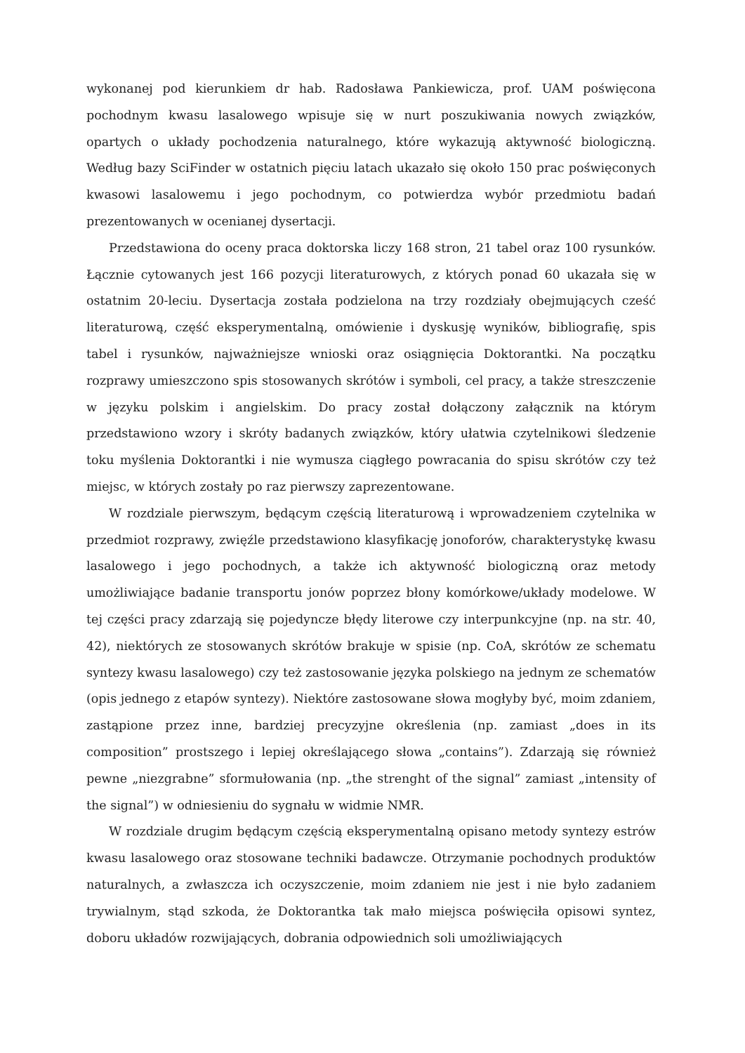wykonanej pod kierunkiem dr hab. Radosława Pankiewicza, prof. UAM poświęcona pochodnym kwasu lasalowego wpisuje się w nurt poszukiwania nowych związków, opartych o układy pochodzenia naturalnego, które wykazują aktywność biologiczną. Według bazy SciFinder w ostatnich pięciu latach ukazało się około 150 prac poświęconych kwasowi lasalowemu i jego pochodnym, co potwierdza wybór przedmiotu badań prezentowanych w ocenianej dysertacji.
Przedstawiona do oceny praca doktorska liczy 168 stron, 21 tabel oraz 100 rysunków. Łącznie cytowanych jest 166 pozycji literaturowych, z których ponad 60 ukazała się w ostatnim 20-leciu. Dysertacja została podzielona na trzy rozdziały obejmujących cześć literaturową, część eksperymentalną, omówienie i dyskusję wyników, bibliografię, spis tabel i rysunków, najważniejsze wnioski oraz osiągnięcia Doktorantki. Na początku rozprawy umieszczono spis stosowanych skrótów i symboli, cel pracy, a także streszczenie w języku polskim i angielskim. Do pracy został dołączony załącznik na którym przedstawiono wzory i skróty badanych związków, który ułatwia czytelnikowi śledzenie toku myślenia Doktorantki i nie wymusza ciągłego powracania do spisu skrótów czy też miejsc, w których zostały po raz pierwszy zaprezentowane.
W rozdziale pierwszym, będącym częścią literaturową i wprowadzeniem czytelnika w przedmiot rozprawy, zwięźle przedstawiono klasyfikację jonoforów, charakterystykę kwasu lasalowego i jego pochodnych, a także ich aktywność biologiczną oraz metody umożliwiające badanie transportu jonów poprzez błony komórkowe/układy modelowe. W tej części pracy zdarzają się pojedyncze błędy literowe czy interpunkcyjne (np. na str. 40, 42), niektórych ze stosowanych skrótów brakuje w spisie (np. CoA, skrótów ze schematu syntezy kwasu lasalowego) czy też zastosowanie języka polskiego na jednym ze schematów (opis jednego z etapów syntezy). Niektóre zastosowane słowa mogłyby być, moim zdaniem, zastąpione przez inne, bardziej precyzyjne określenia (np. zamiast „does in its composition” prostszego i lepiej określającego słowa „contains”). Zdarzają się również pewne „niezgrabne” sformułowania (np. „the strenght of the signal” zamiast „intensity of the signal”) w odniesieniu do sygnału w widmie NMR.
W rozdziale drugim będącym częścią eksperymentalną opisano metody syntezy estrów kwasu lasalowego oraz stosowane techniki badawcze. Otrzymanie pochodnych produktów naturalnych, a zwłaszcza ich oczyszczenie, moim zdaniem nie jest i nie było zadaniem trywialnym, stąd szkoda, że Doktorantka tak mało miejsca poświęciła opisowi syntez, doboru układów rozwijających, dobrania odpowiednich soli umożliwiających